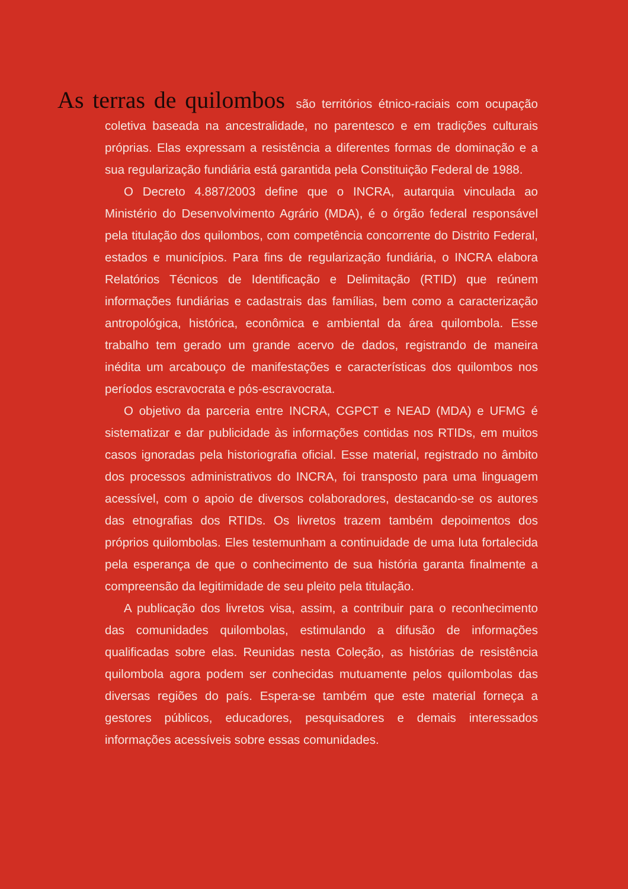As terras de quilombos são territórios étnico-raciais com ocupação coletiva baseada na ancestralidade, no parentesco e em tradições culturais próprias. Elas expressam a resistência a diferentes formas de dominação e a sua regularização fundiária está garantida pela Constituição Federal de 1988.
O Decreto 4.887/2003 define que o INCRA, autarquia vinculada ao Ministério do Desenvolvimento Agrário (MDA), é o órgão federal responsável pela titulação dos quilombos, com competência concorrente do Distrito Federal, estados e municípios. Para fins de regularização fundiária, o INCRA elabora Relatórios Técnicos de Identificação e Delimitação (RTID) que reúnem informações fundiárias e cadastrais das famílias, bem como a caracterização antropológica, histórica, econômica e ambiental da área quilombola. Esse trabalho tem gerado um grande acervo de dados, registrando de maneira inédita um arcabouço de manifestações e características dos quilombos nos períodos escravocrata e pós-escravocrata.
O objetivo da parceria entre INCRA, CGPCT e NEAD (MDA) e UFMG é sistematizar e dar publicidade às informações contidas nos RTIDs, em muitos casos ignoradas pela historiografia oficial. Esse material, registrado no âmbito dos processos administrativos do INCRA, foi transposto para uma linguagem acessível, com o apoio de diversos colaboradores, destacando-se os autores das etnografias dos RTIDs. Os livretos trazem também depoimentos dos próprios quilombolas. Eles testemunham a continuidade de uma luta fortalecida pela esperança de que o conhecimento de sua história garanta finalmente a compreensão da legitimidade de seu pleito pela titulação.
A publicação dos livretos visa, assim, a contribuir para o reconhecimento das comunidades quilombolas, estimulando a difusão de informações qualificadas sobre elas. Reunidas nesta Coleção, as histórias de resistência quilombola agora podem ser conhecidas mutuamente pelos quilombolas das diversas regiões do país. Espera-se também que este material forneça a gestores públicos, educadores, pesquisadores e demais interessados informações acessíveis sobre essas comunidades.